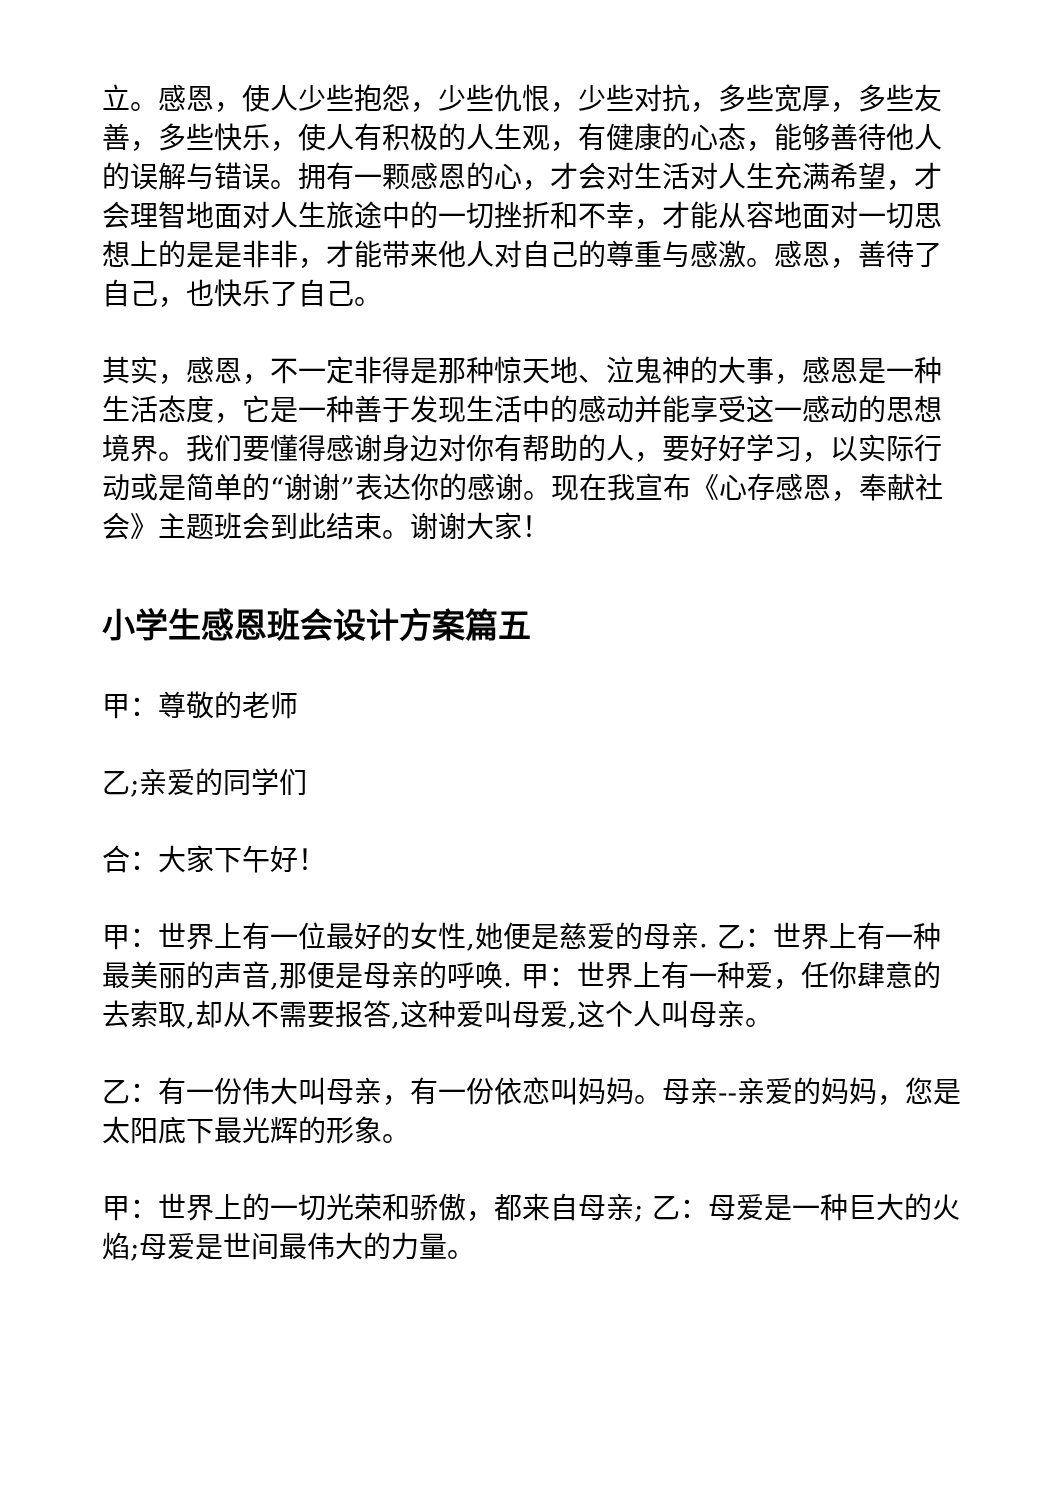立。感恩，使人少些抱怨，少些仇恨，少些对抗，多些宽厚，多些友善，多些快乐，使人有积极的人生观，有健康的心态，能够善待他人的误解与错误。拥有一颗感恩的心，才会对生活对人生充满希望，才会理智地面对人生旅途中的一切挫折和不幸，才能从容地面对一切思想上的是是非非，才能带来他人对自己的尊重与感激。感恩，善待了自己，也快乐了自己。
其实，感恩，不一定非得是那种惊天地、泣鬼神的大事，感恩是一种生活态度，它是一种善于发现生活中的感动并能享受这一感动的思想境界。我们要懂得感谢身边对你有帮助的人，要好好学习，以实际行动或是简单的“谢谢”表达你的感谢。现在我宣布《心存感恩，奉献社会》主题班会到此结束。谢谢大家！
小学生感恩班会设计方案篇五
甲：尊敬的老师
乙;亲爱的同学们
合：大家下午好！
甲：世界上有一位最好的女性,她便是慈爱的母亲. 乙：世界上有一种最美丽的声音,那便是母亲的呼唤. 甲：世界上有一种爱，任你肆意的去索取,却从不需要报答,这种爱叫母爱,这个人叫母亲。
乙：有一份伟大叫母亲，有一份依恋叫妈妈。母亲--亲爱的妈妈，您是太阳底下最光辉的形象。
甲：世界上的一切光荣和骄傲，都来自母亲; 乙：母爱是一种巨大的火焰;母爱是世间最伟大的力量。